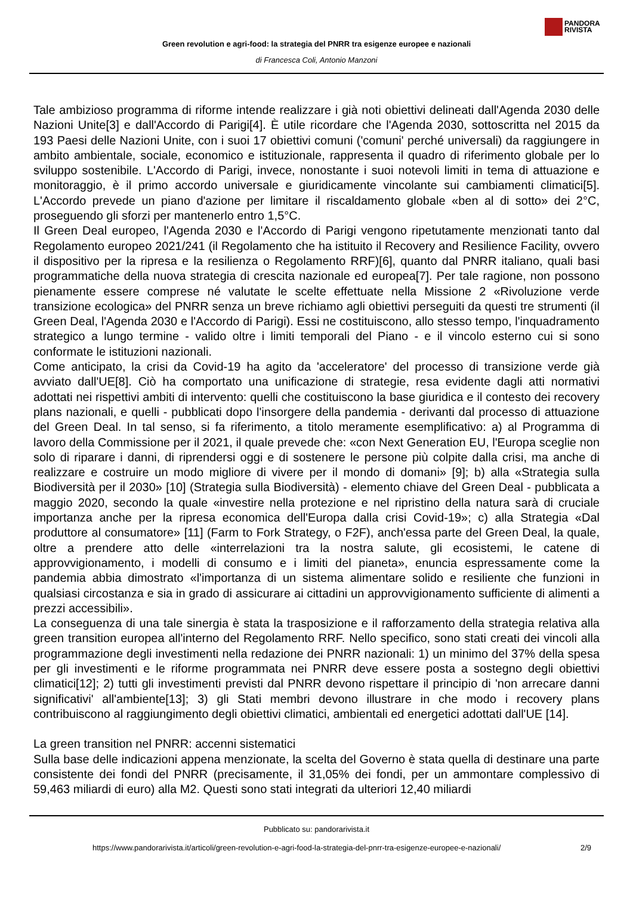PANDORA
RIVISTA
Green revolution e agri-food: la strategia del PNRR tra esigenze europee e nazionali
di Francesca Coli, Antonio Manzoni
Tale ambizioso programma di riforme intende realizzare i già noti obiettivi delineati dall'Agenda 2030 delle Nazioni Unite[3] e dall'Accordo di Parigi[4]. È utile ricordare che l'Agenda 2030, sottoscritta nel 2015 da 193 Paesi delle Nazioni Unite, con i suoi 17 obiettivi comuni ('comuni' perché universali) da raggiungere in ambito ambientale, sociale, economico e istituzionale, rappresenta il quadro di riferimento globale per lo sviluppo sostenibile. L'Accordo di Parigi, invece, nonostante i suoi notevoli limiti in tema di attuazione e monitoraggio, è il primo accordo universale e giuridicamente vincolante sui cambiamenti climatici[5]. L'Accordo prevede un piano d'azione per limitare il riscaldamento globale «ben al di sotto» dei 2°C, proseguendo gli sforzi per mantenerlo entro 1,5°C.
Il Green Deal europeo, l'Agenda 2030 e l'Accordo di Parigi vengono ripetutamente menzionati tanto dal Regolamento europeo 2021/241 (il Regolamento che ha istituito il Recovery and Resilience Facility, ovvero il dispositivo per la ripresa e la resilienza o Regolamento RRF)[6], quanto dal PNRR italiano, quali basi programmatiche della nuova strategia di crescita nazionale ed europea[7]. Per tale ragione, non possono pienamente essere comprese né valutate le scelte effettuate nella Missione 2 «Rivoluzione verde transizione ecologica» del PNRR senza un breve richiamo agli obiettivi perseguiti da questi tre strumenti (il Green Deal, l'Agenda 2030 e l'Accordo di Parigi). Essi ne costituiscono, allo stesso tempo, l'inquadramento strategico a lungo termine - valido oltre i limiti temporali del Piano - e il vincolo esterno cui si sono conformate le istituzioni nazionali.
Come anticipato, la crisi da Covid-19 ha agito da 'acceleratore' del processo di transizione verde già avviato dall'UE[8]. Ciò ha comportato una unificazione di strategie, resa evidente dagli atti normativi adottati nei rispettivi ambiti di intervento: quelli che costituiscono la base giuridica e il contesto dei recovery plans nazionali, e quelli - pubblicati dopo l'insorgere della pandemia - derivanti dal processo di attuazione del Green Deal. In tal senso, si fa riferimento, a titolo meramente esemplificativo: a) al Programma di lavoro della Commissione per il 2021, il quale prevede che: «con Next Generation EU, l'Europa sceglie non solo di riparare i danni, di riprendersi oggi e di sostenere le persone più colpite dalla crisi, ma anche di realizzare e costruire un modo migliore di vivere per il mondo di domani» [9]; b) alla «Strategia sulla Biodiversità per il 2030» [10] (Strategia sulla Biodiversità) - elemento chiave del Green Deal - pubblicata a maggio 2020, secondo la quale «investire nella protezione e nel ripristino della natura sarà di cruciale importanza anche per la ripresa economica dell'Europa dalla crisi Covid-19»; c) alla Strategia «Dal produttore al consumatore» [11] (Farm to Fork Strategy, o F2F), anch'essa parte del Green Deal, la quale, oltre a prendere atto delle «interrelazioni tra la nostra salute, gli ecosistemi, le catene di approvvigionamento, i modelli di consumo e i limiti del pianeta», enuncia espressamente come la pandemia abbia dimostrato «l'importanza di un sistema alimentare solido e resiliente che funzioni in qualsiasi circostanza e sia in grado di assicurare ai cittadini un approvvigionamento sufficiente di alimenti a prezzi accessibili».
La conseguenza di una tale sinergia è stata la trasposizione e il rafforzamento della strategia relativa alla green transition europea all'interno del Regolamento RRF. Nello specifico, sono stati creati dei vincoli alla programmazione degli investimenti nella redazione dei PNRR nazionali: 1) un minimo del 37% della spesa per gli investimenti e le riforme programmata nei PNRR deve essere posta a sostegno degli obiettivi climatici[12]; 2) tutti gli investimenti previsti dal PNRR devono rispettare il principio di 'non arrecare danni significativi' all'ambiente[13]; 3) gli Stati membri devono illustrare in che modo i recovery plans contribuiscono al raggiungimento degli obiettivi climatici, ambientali ed energetici adottati dall'UE [14].
La green transition nel PNRR: accenni sistematici
Sulla base delle indicazioni appena menzionate, la scelta del Governo è stata quella di destinare una parte consistente dei fondi del PNRR (precisamente, il 31,05% dei fondi, per un ammontare complessivo di 59,463 miliardi di euro) alla M2. Questi sono stati integrati da ulteriori 12,40 miliardi
Pubblicato su: pandorarivista.it
https://www.pandorarivista.it/articoli/green-revolution-e-agri-food-la-strategia-del-pnrr-tra-esigenze-europee-e-nazionali/ 2/9